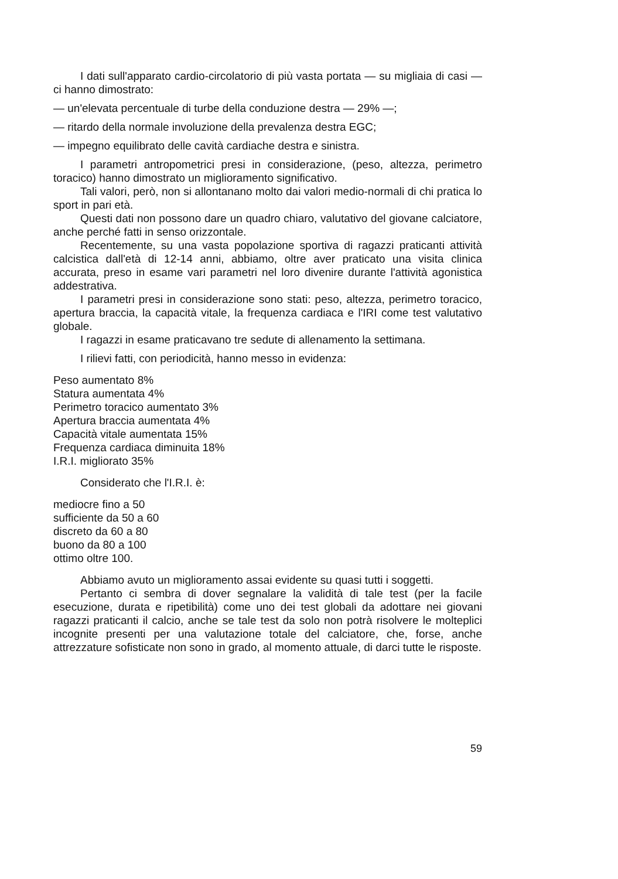I dati sull'apparato cardio-circolatorio di più vasta portata — su migliaia di casi — ci hanno dimostrato:
— un'elevata percentuale di turbe della conduzione destra — 29% —;
— ritardo della normale involuzione della prevalenza destra EGC;
— impegno equilibrato delle cavità cardiache destra e sinistra.
I parametri antropometrici presi in considerazione, (peso, altezza, perimetro toracico) hanno dimostrato un miglioramento significativo.
Tali valori, però, non si allontanano molto dai valori medio-normali di chi pratica lo sport in pari età.
Questi dati non possono dare un quadro chiaro, valutativo del giovane calciatore, anche perché fatti in senso orizzontale.
Recentemente, su una vasta popolazione sportiva di ragazzi praticanti attività calcistica dall'età di 12-14 anni, abbiamo, oltre aver praticato una visita clinica accurata, preso in esame vari parametri nel loro divenire durante l'attività agonistica addestrativa.
I parametri presi in considerazione sono stati: peso, altezza, perimetro toracico, apertura braccia, la capacità vitale, la frequenza cardiaca e l'IRI come test valutativo globale.
I ragazzi in esame praticavano tre sedute di allenamento la settimana.
I rilievi fatti, con periodicità, hanno messo in evidenza:
Peso aumentato 8%
Statura aumentata 4%
Perimetro toracico aumentato 3%
Apertura braccia aumentata 4%
Capacità vitale aumentata 15%
Frequenza cardiaca diminuita 18%
I.R.I. migliorato 35%
Considerato che l'I.R.I. è:
mediocre fino a 50
sufficiente da 50 a 60
discreto da 60 a 80
buono da 80 a 100
ottimo oltre 100.
Abbiamo avuto un miglioramento assai evidente su quasi tutti i soggetti.
Pertanto ci sembra di dover segnalare la validità di tale test (per la facile esecuzione, durata e ripetibilità) come uno dei test globali da adottare nei giovani ragazzi praticanti il calcio, anche se tale test da solo non potrà risolvere le molteplici incognite presenti per una valutazione totale del calciatore, che, forse, anche attrezzature sofisticate non sono in grado, al momento attuale, di darci tutte le risposte.
59